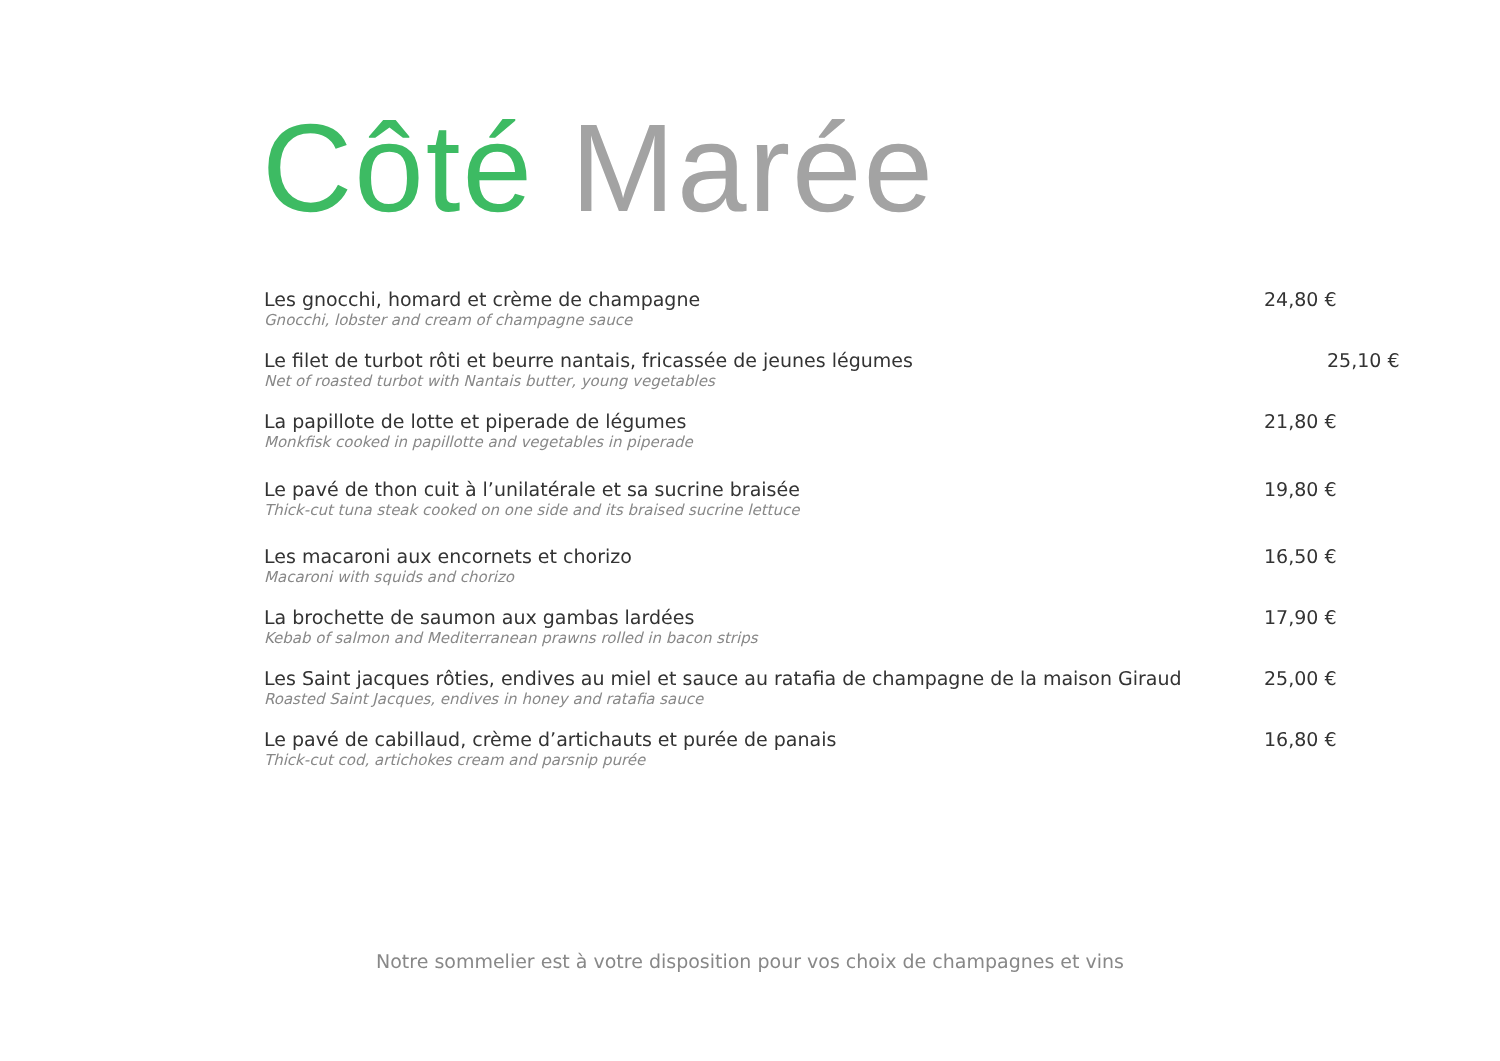Côté Marée
Les gnocchi, homard et crème de champagne
Gnocchi, lobster and cream of champagne sauce
24,80 €
Le filet de turbot rôti et beurre nantais, fricassée de jeunes légumes
Net of roasted turbot with Nantais butter, young vegetables
25,10 €
La papillote de lotte et piperade de légumes
Monkfisk cooked in papillotte and vegetables in piperade
21,80 €
Le pavé de thon cuit à l’unilatérale et sa sucrine braisée
Thick-cut tuna steak cooked on one side and its braised sucrine lettuce
19,80 €
Les macaroni aux encornets et chorizo
Macaroni with squids and chorizo
16,50 €
La brochette de saumon aux gambas lardées
Kebab of salmon and Mediterranean prawns rolled in bacon strips
17,90 €
Les Saint jacques rôties, endives au miel et sauce au ratafia de champagne de la maison Giraud
Roasted Saint Jacques, endives in honey and ratafia sauce
25,00 €
Le pavé de cabillaud, crème d’artichauts et purée de panais
Thick-cut cod, artichokes cream and parsnip purée
16,80 €
Notre sommelier est à votre disposition pour vos choix de champagnes et vins